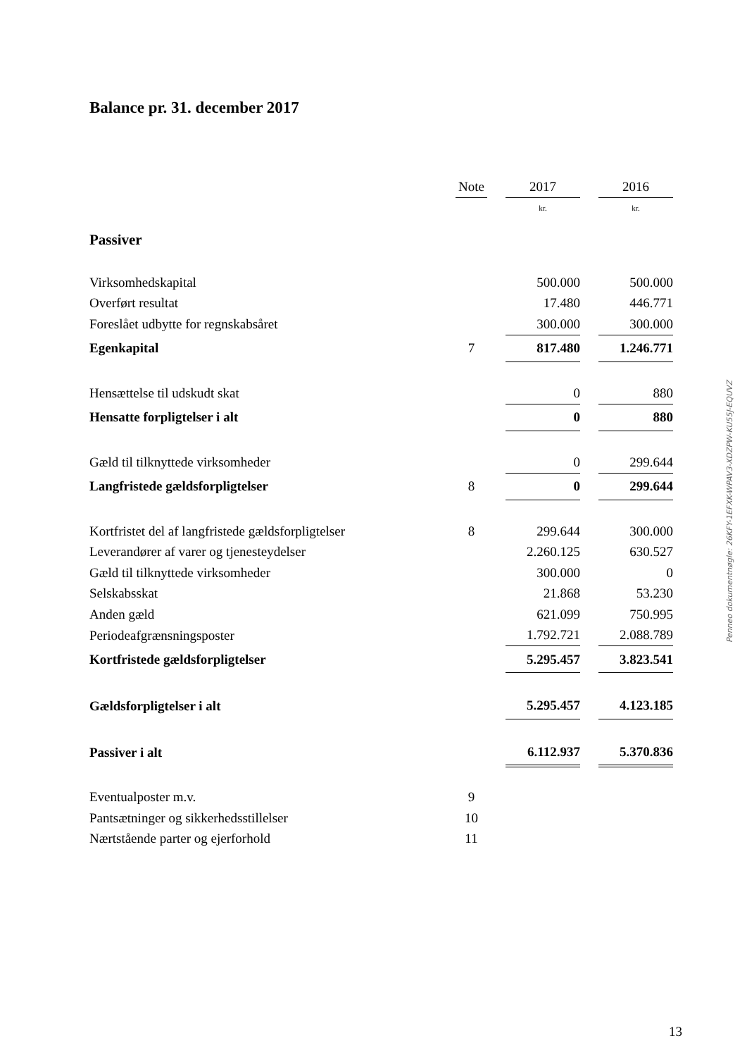Balance pr. 31. december 2017
| | Note | | 2017 | | 2016 |
| | | | kr. | | kr. |
| Passiver | | | | | |
| Virksomhedskapital | | | 500.000 | | 500.000 |
| Overført resultat | | | 17.480 | | 446.771 |
| Foreslået udbytte for regnskabsåret | | | 300.000 | | 300.000 |
| Egenkapital | 7 | | 817.480 | | 1.246.771 |
| Hensættelse til udskudt skat | | | 0 | | 880 |
| Hensatte forpligtelser i alt | | | 0 | | 880 |
| Gæld til tilknyttede virksomheder | | | 0 | | 299.644 |
| Langfristede gældsforpligtelser | 8 | | 0 | | 299.644 |
| Kortfristet del af langfristede gældsforpligtelser | 8 | | 299.644 | | 300.000 |
| Leverandører af varer og tjenesteydelser | | | 2.260.125 | | 630.527 |
| Gæld til tilknyttede virksomheder | | | 300.000 | | 0 |
| Selskabsskat | | | 21.868 | | 53.230 |
| Anden gæld | | | 621.099 | | 750.995 |
| Periodeafgrænsningsposter | | | 1.792.721 | | 2.088.789 |
| Kortfristede gældsforpligtelser | | | 5.295.457 | | 3.823.541 |
| Gældsforpligtelser i alt | | | 5.295.457 | | 4.123.185 |
| Passiver i alt | | | 6.112.937 | | 5.370.836 |
| Eventualposter m.v. | 9 | | | | |
| Pantsætninger og sikkerhedsstillelser | 10 | | | | |
| Nærtstående parter og ejerforhold | 11 | | | | |
Penneo dokumentnøgle: 26KFY-1EFXK-WPAV3-XDZPW-KU55J-EQUVZ
13